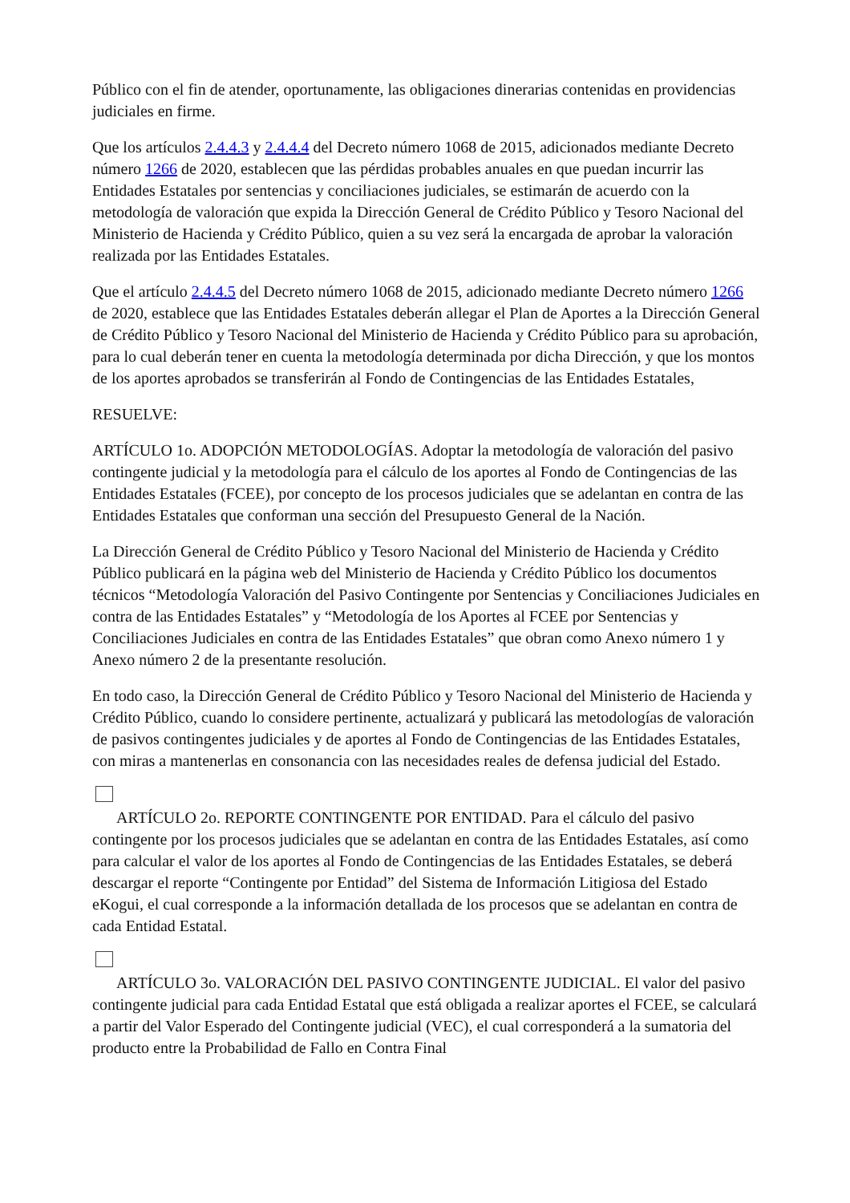Público con el fin de atender, oportunamente, las obligaciones dinerarias contenidas en providencias judiciales en firme.
Que los artículos 2.4.4.3 y 2.4.4.4 del Decreto número 1068 de 2015, adicionados mediante Decreto número 1266 de 2020, establecen que las pérdidas probables anuales en que puedan incurrir las Entidades Estatales por sentencias y conciliaciones judiciales, se estimarán de acuerdo con la metodología de valoración que expida la Dirección General de Crédito Público y Tesoro Nacional del Ministerio de Hacienda y Crédito Público, quien a su vez será la encargada de aprobar la valoración realizada por las Entidades Estatales.
Que el artículo 2.4.4.5 del Decreto número 1068 de 2015, adicionado mediante Decreto número 1266 de 2020, establece que las Entidades Estatales deberán allegar el Plan de Aportes a la Dirección General de Crédito Público y Tesoro Nacional del Ministerio de Hacienda y Crédito Público para su aprobación, para lo cual deberán tener en cuenta la metodología determinada por dicha Dirección, y que los montos de los aportes aprobados se transferirán al Fondo de Contingencias de las Entidades Estatales,
RESUELVE:
ARTÍCULO 1o. ADOPCIÓN METODOLOGÍAS. Adoptar la metodología de valoración del pasivo contingente judicial y la metodología para el cálculo de los aportes al Fondo de Contingencias de las Entidades Estatales (FCEE), por concepto de los procesos judiciales que se adelantan en contra de las Entidades Estatales que conforman una sección del Presupuesto General de la Nación.
La Dirección General de Crédito Público y Tesoro Nacional del Ministerio de Hacienda y Crédito Público publicará en la página web del Ministerio de Hacienda y Crédito Público los documentos técnicos “Metodología Valoración del Pasivo Contingente por Sentencias y Conciliaciones Judiciales en contra de las Entidades Estatales” y “Metodología de los Aportes al FCEE por Sentencias y Conciliaciones Judiciales en contra de las Entidades Estatales” que obran como Anexo número 1 y Anexo número 2 de la presentante resolución.
En todo caso, la Dirección General de Crédito Público y Tesoro Nacional del Ministerio de Hacienda y Crédito Público, cuando lo considere pertinente, actualizará y publicará las metodologías de valoración de pasivos contingentes judiciales y de aportes al Fondo de Contingencias de las Entidades Estatales, con miras a mantenerlas en consonancia con las necesidades reales de defensa judicial del Estado.
ARTÍCULO 2o. REPORTE CONTINGENTE POR ENTIDAD. Para el cálculo del pasivo contingente por los procesos judiciales que se adelantan en contra de las Entidades Estatales, así como para calcular el valor de los aportes al Fondo de Contingencias de las Entidades Estatales, se deberá descargar el reporte “Contingente por Entidad” del Sistema de Información Litigiosa del Estado eKogui, el cual corresponde a la información detallada de los procesos que se adelantan en contra de cada Entidad Estatal.
ARTÍCULO 3o. VALORACIÓN DEL PASIVO CONTINGENTE JUDICIAL. El valor del pasivo contingente judicial para cada Entidad Estatal que está obligada a realizar aportes el FCEE, se calculará a partir del Valor Esperado del Contingente judicial (VEC), el cual corresponderá a la sumatoria del producto entre la Probabilidad de Fallo en Contra Final